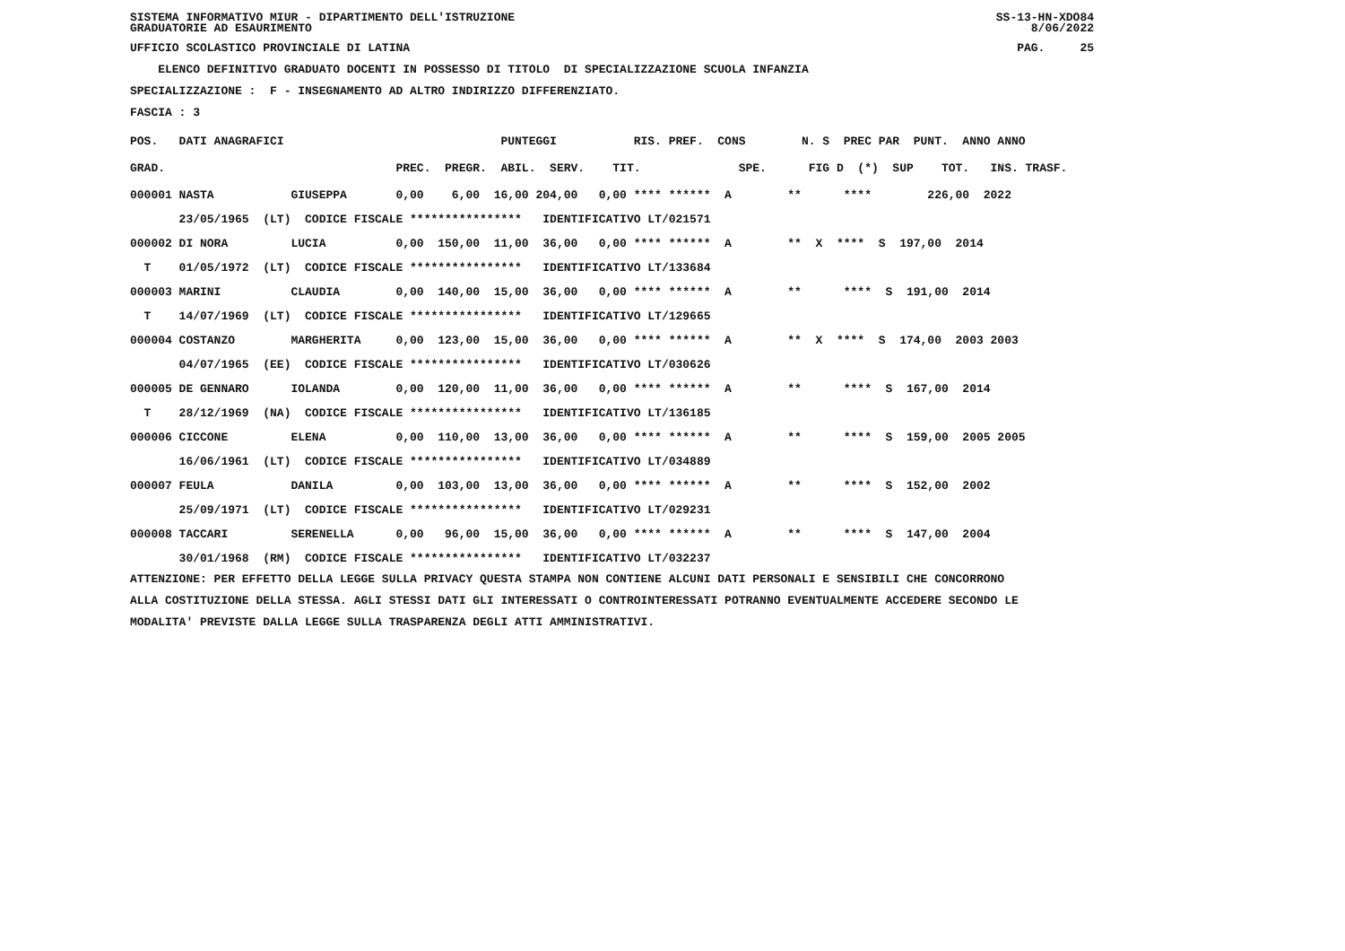SISTEMA INFORMATIVO MIUR - DIPARTIMENTO DELL'ISTRUZIONE GRADUATORIE AD ESAURIMENTO SS-13-HN-XDO84 8/06/2022
UFFICIO SCOLASTICO PROVINCIALE DI LATINA PAG. 25
ELENCO DEFINITIVO GRADUATO DOCENTI IN POSSESSO DI TITOLO DI SPECIALIZZAZIONE SCUOLA INFANZIA
SPECIALIZZAZIONE : F - INSEGNAMENTO AD ALTRO INDIRIZZO DIFFERENZIATO.
FASCIA : 3
| POS. DATI ANAGRAFICI PUNTEGGI RIS. PREF. CONS N. S PREC PAR PUNT. ANNO ANNO |
| --- |
| GRAD. PREC. PREGR. ABIL. SERV. TIT. SPE. FIG D (*) SUP TOT. INS. TRASF. |
| 000001 NASTA GIUSEPPA 0,00 6,00 16,00 204,00 0,00 **** ****** A ** **** 226,00 2022 |
| 23/05/1965 (LT) CODICE FISCALE **************** IDENTIFICATIVO LT/021571 |
| 000002 DI NORA LUCIA 0,00 150,00 11,00 36,00 0,00 **** ****** A ** X **** S 197,00 2014 |
| T 01/05/1972 (LT) CODICE FISCALE **************** IDENTIFICATIVO LT/133684 |
| 000003 MARINI CLAUDIA 0,00 140,00 15,00 36,00 0,00 **** ****** A ** **** S 191,00 2014 |
| T 14/07/1969 (LT) CODICE FISCALE **************** IDENTIFICATIVO LT/129665 |
| 000004 COSTANZO MARGHERITA 0,00 123,00 15,00 36,00 0,00 **** ****** A ** X **** S 174,00 2003 2003 |
| 04/07/1965 (EE) CODICE FISCALE **************** IDENTIFICATIVO LT/030626 |
| 000005 DE GENNARO IOLANDA 0,00 120,00 11,00 36,00 0,00 **** ****** A ** **** S 167,00 2014 |
| T 28/12/1969 (NA) CODICE FISCALE **************** IDENTIFICATIVO LT/136185 |
| 000006 CICCONE ELENA 0,00 110,00 13,00 36,00 0,00 **** ****** A ** **** S 159,00 2005 2005 |
| 16/06/1961 (LT) CODICE FISCALE **************** IDENTIFICATIVO LT/034889 |
| 000007 FEULA DANILA 0,00 103,00 13,00 36,00 0,00 **** ****** A ** **** S 152,00 2002 |
| 25/09/1971 (LT) CODICE FISCALE **************** IDENTIFICATIVO LT/029231 |
| 000008 TACCARI SERENELLA 0,00 96,00 15,00 36,00 0,00 **** ****** A ** **** S 147,00 2004 |
| 30/01/1968 (RM) CODICE FISCALE **************** IDENTIFICATIVO LT/032237 |
ATTENZIONE: PER EFFETTO DELLA LEGGE SULLA PRIVACY QUESTA STAMPA NON CONTIENE ALCUNI DATI PERSONALI E SENSIBILI CHE CONCORRONO
ALLA COSTITUZIONE DELLA STESSA. AGLI STESSI DATI GLI INTERESSATI O CONTROINTERESSATI POTRANNO EVENTUALMENTE ACCEDERE SECONDO LE
MODALITA' PREVISTE DALLA LEGGE SULLA TRASPARENZA DEGLI ATTI AMMINISTRATIVI.